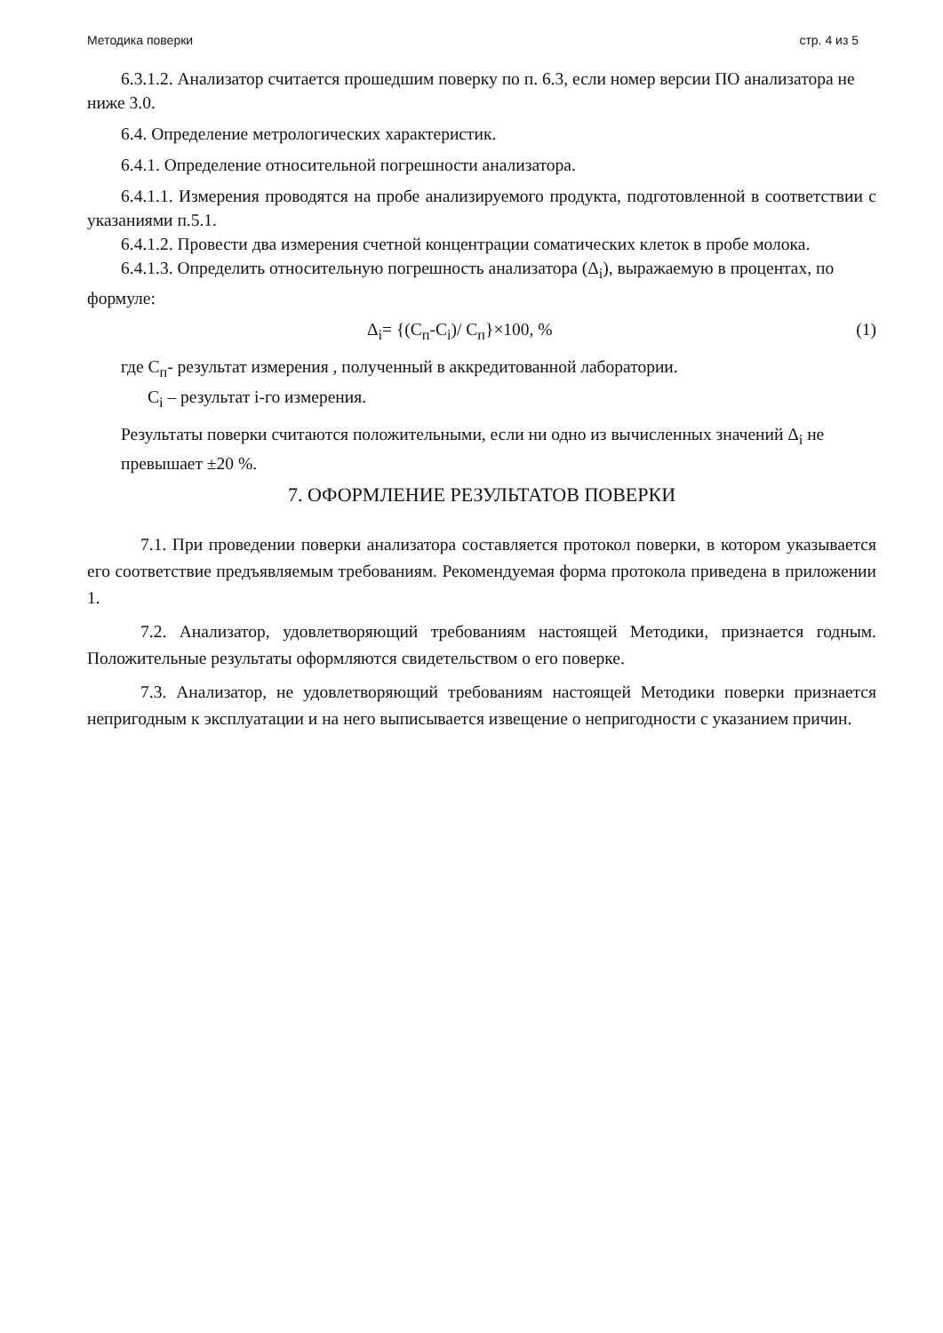Методика поверки стр. 4 из 5
6.3.1.2. Анализатор считается прошедшим поверку по п. 6.3, если номер версии ПО анализатора не ниже 3.0.
6.4. Определение метрологических характеристик.
6.4.1. Определение относительной погрешности анализатора.
6.4.1.1. Измерения проводятся на пробе анализируемого продукта, подготовленной в соответствии с указаниями п.5.1.
6.4.1.2. Провести два измерения счетной концентрации соматических клеток в пробе молока.
6.4.1.3. Определить относительную погрешность анализатора (Δ<sub>i</sub>), выражаемую в процентах, по формуле:
Δ<sub>i</sub>= {(C<sub>п</sub>-C<sub>i</sub>)/ C<sub>п</sub>}×100, % (1)
где C<sub>п</sub>- результат измерения , полученный в аккредитованной лаборатории.
C<sub>i</sub> – результат i-го измерения.
Результаты поверки считаются положительными, если ни одно из вычисленных значений Δ<sub>i</sub> не превышает ±20 %.
7. ОФОРМЛЕНИЕ РЕЗУЛЬТАТОВ ПОВЕРКИ
7.1. При проведении поверки анализатора составляется протокол поверки, в котором указывается его соответствие предъявляемым требованиям. Рекомендуемая форма протокола приведена в приложении 1.
7.2. Анализатор, удовлетворяющий требованиям настоящей Методики, признается годным. Положительные результаты оформляются свидетельством о его поверке.
7.3. Анализатор, не удовлетворяющий требованиям настоящей Методики поверки признается непригодным к эксплуатации и на него выписывается извещение о непригодности с указанием причин.